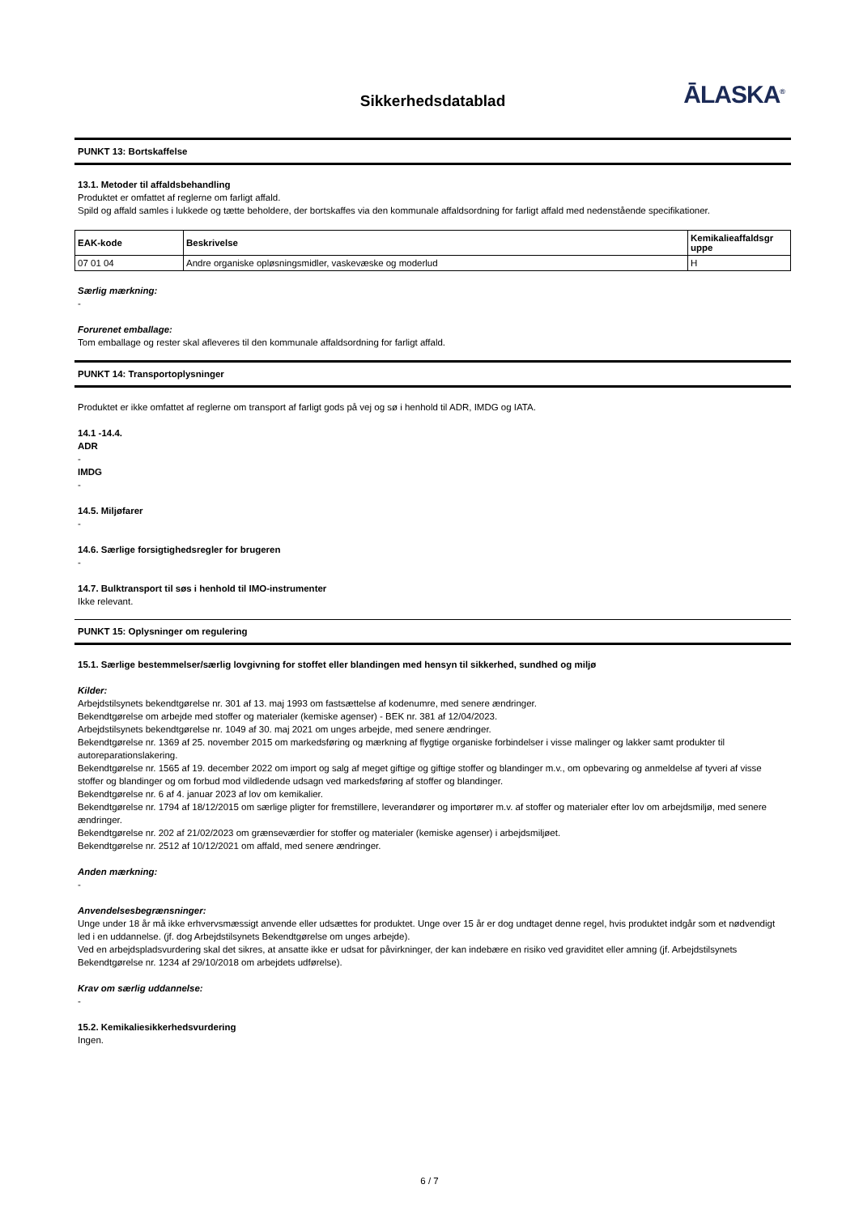Sikkerhedsdatablad
ĀLASKA<sup>®</sup>
PUNKT 13: Bortskaffelse
13.1. Metoder til affaldsbehandling
Produktet er omfattet af reglerne om farligt affald.
Spild og affald samles i lukkede og tætte beholdere, der bortskaffes via den kommunale affaldsordning for farligt affald med nedenstående specifikationer.
| EAK-kode | Beskrivelse | Kemikalieaffaldsgr uppe |
| --- | --- | --- |
| 07 01 04 | Andre organiske opløsningsmidler, vaskevæske og moderlud | H |
Særlig mærkning:
-
Forurenet emballage:
Tom emballage og rester skal afleveres til den kommunale affaldsordning for farligt affald.
PUNKT 14: Transportoplysninger
Produktet er ikke omfattet af reglerne om transport af farligt gods på vej og sø i henhold til ADR, IMDG og IATA.
14.1 -14.4.
ADR
-
IMDG
-
14.5. Miljøfarer
-
14.6. Særlige forsigtighedsregler for brugeren
-
14.7. Bulktransport til søs i henhold til IMO-instrumenter
Ikke relevant.
PUNKT 15: Oplysninger om regulering
15.1. Særlige bestemmelser/særlig lovgivning for stoffet eller blandingen med hensyn til sikkerhed, sundhed og miljø
Kilder:
Arbejdstilsynets bekendtgørelse nr. 301 af 13. maj 1993 om fastsættelse af kodenumre, med senere ændringer.
Bekendtgørelse om arbejde med stoffer og materialer (kemiske agenser) - BEK nr. 381 af 12/04/2023.
Arbejdstilsynets bekendtgørelse nr. 1049 af 30. maj 2021 om unges arbejde, med senere ændringer.
Bekendtgørelse nr. 1369 af 25. november 2015 om markedsføring og mærkning af flygtige organiske forbindelser i visse malinger og lakker samt produkter til autoreparationslakering.
Bekendtgørelse nr. 1565 af 19. december 2022 om import og salg af meget giftige og giftige stoffer og blandinger m.v., om opbevaring og anmeldelse af tyveri af visse stoffer og blandinger og om forbud mod vildledende udsagn ved markedsføring af stoffer og blandinger.
Bekendtgørelse nr. 6 af 4. januar 2023 af lov om kemikalier.
Bekendtgørelse nr. 1794 af 18/12/2015 om særlige pligter for fremstillere, leverandører og importører m.v. af stoffer og materialer efter lov om arbejdsmiljø, med senere ændringer.
Bekendtgørelse nr. 202 af 21/02/2023 om grænseværdier for stoffer og materialer (kemiske agenser) i arbejdsmiljøet.
Bekendtgørelse nr. 2512 af 10/12/2021 om affald, med senere ændringer.
Anden mærkning:
-
Anvendelsesbegrænsninger:
Unge under 18 år må ikke erhvervsmæssigt anvende eller udsættes for produktet. Unge over 15 år er dog undtaget denne regel, hvis produktet indgår som et nødvendigt led i en uddannelse. (jf. dog Arbejdstilsynets Bekendtgørelse om unges arbejde).
Ved en arbejdspladsvurdering skal det sikres, at ansatte ikke er udsat for påvirkninger, der kan indebære en risiko ved graviditet eller amning (jf. Arbejdstilsynets Bekendtgørelse nr. 1234 af 29/10/2018 om arbejdets udførelse).
Krav om særlig uddannelse:
-
15.2. Kemikaliesikkerhedsvurdering
Ingen.
6 / 7